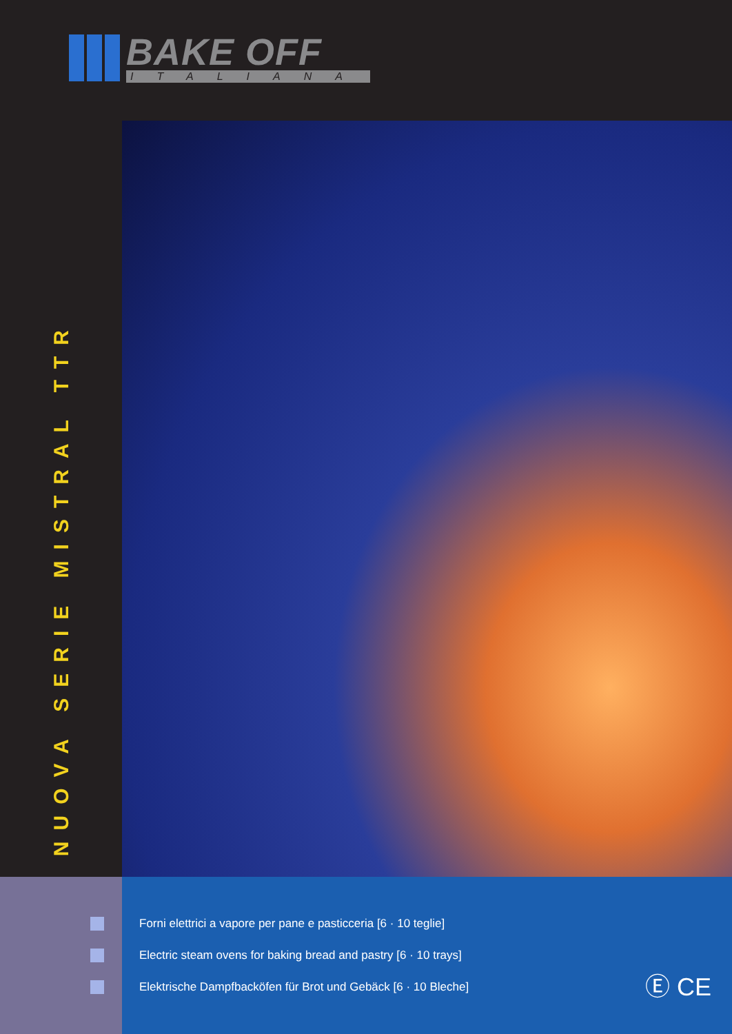BAKE OFF
ITALIANA
NUOVA SERIE MISTRAL TTR
Forni elettrici a vapore per pane e pasticceria [6 · 10 teglie]
Electric steam ovens for baking bread and pastry [6 · 10 trays]
Elektrische Dampfbacköfen für Brot und Gebäck [6 · 10 Bleche]
Ⓔ CE